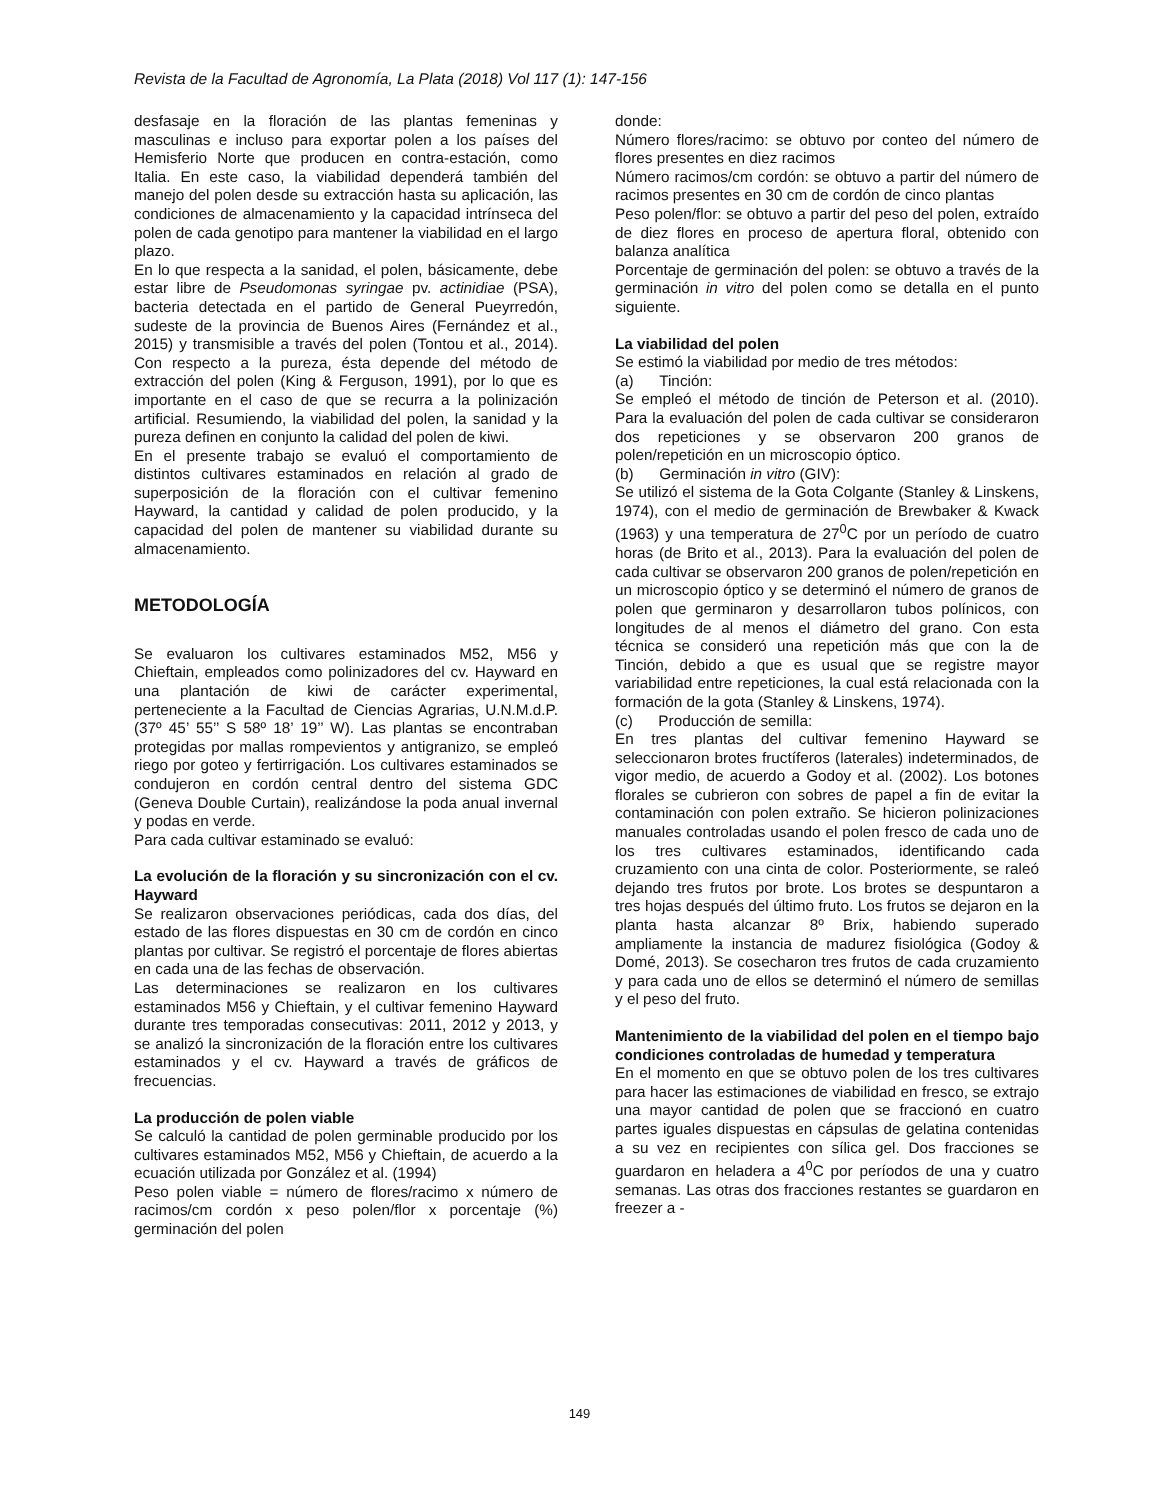Revista de la Facultad de Agronomía, La Plata (2018) Vol 117 (1): 147-156
desfasaje en la floración de las plantas femeninas y masculinas e incluso para exportar polen a los países del Hemisferio Norte que producen en contra-estación, como Italia. En este caso, la viabilidad dependerá también del manejo del polen desde su extracción hasta su aplicación, las condiciones de almacenamiento y la capacidad intrínseca del polen de cada genotipo para mantener la viabilidad en el largo plazo.
En lo que respecta a la sanidad, el polen, básicamente, debe estar libre de Pseudomonas syringae pv. actinidiae (PSA), bacteria detectada en el partido de General Pueyrredón, sudeste de la provincia de Buenos Aires (Fernández et al., 2015) y transmisible a través del polen (Tontou et al., 2014). Con respecto a la pureza, ésta depende del método de extracción del polen (King & Ferguson, 1991), por lo que es importante en el caso de que se recurra a la polinización artificial. Resumiendo, la viabilidad del polen, la sanidad y la pureza definen en conjunto la calidad del polen de kiwi.
En el presente trabajo se evaluó el comportamiento de distintos cultivares estaminados en relación al grado de superposición de la floración con el cultivar femenino Hayward, la cantidad y calidad de polen producido, y la capacidad del polen de mantener su viabilidad durante su almacenamiento.
METODOLOGÍA
Se evaluaron los cultivares estaminados M52, M56 y Chieftain, empleados como polinizadores del cv. Hayward en una plantación de kiwi de carácter experimental, perteneciente a la Facultad de Ciencias Agrarias, U.N.M.d.P. (37º 45’ 55’’ S 58º 18’ 19’’ W). Las plantas se encontraban protegidas por mallas rompevientos y antigranizo, se empleó riego por goteo y fertirrigación. Los cultivares estaminados se condujeron en cordón central dentro del sistema GDC (Geneva Double Curtain), realizándose la poda anual invernal y podas en verde.
Para cada cultivar estaminado se evaluó:
La evolución de la floración y su sincronización con el cv. Hayward
Se realizaron observaciones periódicas, cada dos días, del estado de las flores dispuestas en 30 cm de cordón en cinco plantas por cultivar. Se registró el porcentaje de flores abiertas en cada una de las fechas de observación.
Las determinaciones se realizaron en los cultivares estaminados M56 y Chieftain, y el cultivar femenino Hayward durante tres temporadas consecutivas: 2011, 2012 y 2013, y se analizó la sincronización de la floración entre los cultivares estaminados y el cv. Hayward a través de gráficos de frecuencias.
La producción de polen viable
Se calculó la cantidad de polen germinable producido por los cultivares estaminados M52, M56 y Chieftain, de acuerdo a la ecuación utilizada por González et al. (1994)
Peso polen viable = número de flores/racimo x número de racimos/cm cordón x peso polen/flor x porcentaje (%) germinación del polen
donde:
Número flores/racimo: se obtuvo por conteo del número de flores presentes en diez racimos
Número racimos/cm cordón: se obtuvo a partir del número de racimos presentes en 30 cm de cordón de cinco plantas
Peso polen/flor: se obtuvo a partir del peso del polen, extraído de diez flores en proceso de apertura floral, obtenido con balanza analítica
Porcentaje de germinación del polen: se obtuvo a través de la germinación in vitro del polen como se detalla en el punto siguiente.
La viabilidad del polen
Se estimó la viabilidad por medio de tres métodos:
(a) Tinción:
Se empleó el método de tinción de Peterson et al. (2010). Para la evaluación del polen de cada cultivar se consideraron dos repeticiones y se observaron 200 granos de polen/repetición en un microscopio óptico.
(b) Germinación in vitro (GIV):
Se utilizó el sistema de la Gota Colgante (Stanley & Linskens, 1974), con el medio de germinación de Brewbaker & Kwack (1963) y una temperatura de 27<sup>0</sup>C por un período de cuatro horas (de Brito et al., 2013). Para la evaluación del polen de cada cultivar se observaron 200 granos de polen/repetición en un microscopio óptico y se determinó el número de granos de polen que germinaron y desarrollaron tubos polínicos, con longitudes de al menos el diámetro del grano. Con esta técnica se consideró una repetición más que con la de Tinción, debido a que es usual que se registre mayor variabilidad entre repeticiones, la cual está relacionada con la formación de la gota (Stanley & Linskens, 1974).
(c) Producción de semilla:
En tres plantas del cultivar femenino Hayward se seleccionaron brotes fructíferos (laterales) indeterminados, de vigor medio, de acuerdo a Godoy et al. (2002). Los botones florales se cubrieron con sobres de papel a fin de evitar la contaminación con polen extraño. Se hicieron polinizaciones manuales controladas usando el polen fresco de cada uno de los tres cultivares estaminados, identificando cada cruzamiento con una cinta de color. Posteriormente, se raleó dejando tres frutos por brote. Los brotes se despuntaron a tres hojas después del último fruto. Los frutos se dejaron en la planta hasta alcanzar 8º Brix, habiendo superado ampliamente la instancia de madurez fisiológica (Godoy & Domé, 2013). Se cosecharon tres frutos de cada cruzamiento y para cada uno de ellos se determinó el número de semillas y el peso del fruto.
Mantenimiento de la viabilidad del polen en el tiempo bajo condiciones controladas de humedad y temperatura
En el momento en que se obtuvo polen de los tres cultivares para hacer las estimaciones de viabilidad en fresco, se extrajo una mayor cantidad de polen que se fraccionó en cuatro partes iguales dispuestas en cápsulas de gelatina contenidas a su vez en recipientes con sílica gel. Dos fracciones se guardaron en heladera a 4<sup>0</sup>C por períodos de una y cuatro semanas. Las otras dos fracciones restantes se guardaron en freezer a -
149